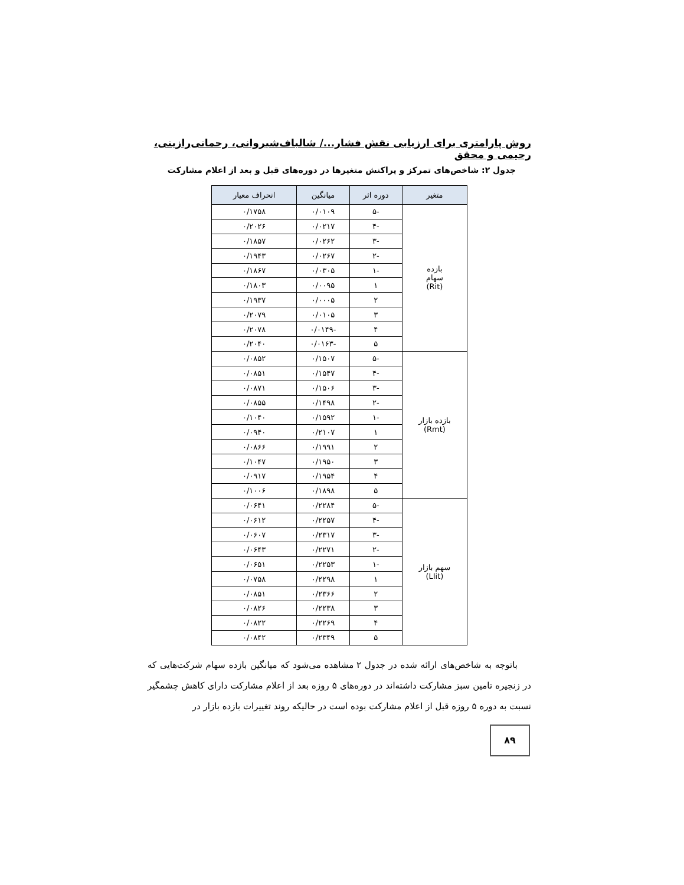روش پارامتری برای ارزیابی نقش فشار.../ شالباف‌شیروانی، رحمانی‌رازینی، رحیمی و محقق
جدول ۲: شاخص‌های تمرکز و پراکنش متغیرها در دوره‌های قبل و بعد از اعلام مشارکت
| متغیر | دوره اثر | میانگین | انحراف معیار |
| --- | --- | --- | --- |
| بازده سهام (Rit) | -۵ | ۰/۰۱۰۹ | ۰/۱۷۵۸ |
| | -۴ | ۰/۰۲۱۷ | ۰/۲۰۲۶ |
| | -۳ | ۰/۰۲۶۲ | ۰/۱۸۵۷ |
| | -۲ | ۰/۰۲۶۷ | ۰/۱۹۴۳ |
| | -۱ | ۰/۰۳۰۵ | ۰/۱۸۶۷ |
| | ۱ | ۰/۰۰۹۵ | ۰/۱۸۰۳ |
| | ۲ | ۰/۰۰۰۵ | ۰/۱۹۳۷ |
| | ۳ | ۰/۰۱۰۵ | ۰/۲۰۷۹ |
| | ۴ | -۰/۰۱۴۹ | ۰/۲۰۷۸ |
| | ۵ | -۰/۰۱۶۳ | ۰/۲۰۴۰ |
| بازده بازار (Rmt) | -۵ | ۰/۱۵۰۷ | ۰/۰۸۵۲ |
| | -۴ | ۰/۱۵۴۷ | ۰/۰۸۵۱ |
| | -۳ | ۰/۱۵۰۶ | ۰/۰۸۷۱ |
| | -۲ | ۰/۱۴۹۸ | ۰/۰۸۵۵ |
| | -۱ | ۰/۱۵۹۲ | ۰/۱۰۴۰ |
| | ۱ | ۰/۲۱۰۷ | ۰/۰۹۴۰ |
| | ۲ | ۰/۱۹۹۱ | ۰/۰۸۶۶ |
| | ۳ | ۰/۱۹۵۰ | ۰/۱۰۴۷ |
| | ۴ | ۰/۱۹۵۴ | ۰/۰۹۱۷ |
| | ۵ | ۰/۱۸۹۸ | ۰/۱۰۰۶ |
| سهم بازار (LIit) | -۵ | ۰/۲۲۸۴ | ۰/۰۶۴۱ |
| | -۴ | ۰/۲۲۵۷ | ۰/۰۶۱۲ |
| | -۳ | ۰/۲۳۱۷ | ۰/۰۶۰۷ |
| | -۲ | ۰/۲۲۷۱ | ۰/۰۶۴۳ |
| | -۱ | ۰/۲۲۵۳ | ۰/۰۶۵۱ |
| | ۱ | ۰/۲۲۹۸ | ۰/۰۷۵۸ |
| | ۲ | ۰/۲۳۶۶ | ۰/۰۸۵۱ |
| | ۳ | ۰/۲۲۳۸ | ۰/۰۸۲۶ |
| | ۴ | ۰/۲۲۶۹ | ۰/۰۸۲۲ |
| | ۵ | ۰/۲۳۴۹ | ۰/۰۸۴۲ |
باتوجه به شاخص‌های ارائه شده در جدول ۲ مشاهده می‌شود که میانگین بازده سهام شرکت‌هایی که در زنجیره تامین سبز مشارکت داشته‌اند در دوره‌های ۵ روزه بعد از اعلام مشارکت دارای کاهش چشمگیر نسبت به دوره ۵ روزه قبل از اعلام مشارکت بوده است در حالیکه روند تغییرات بازده بازار در
۸۹